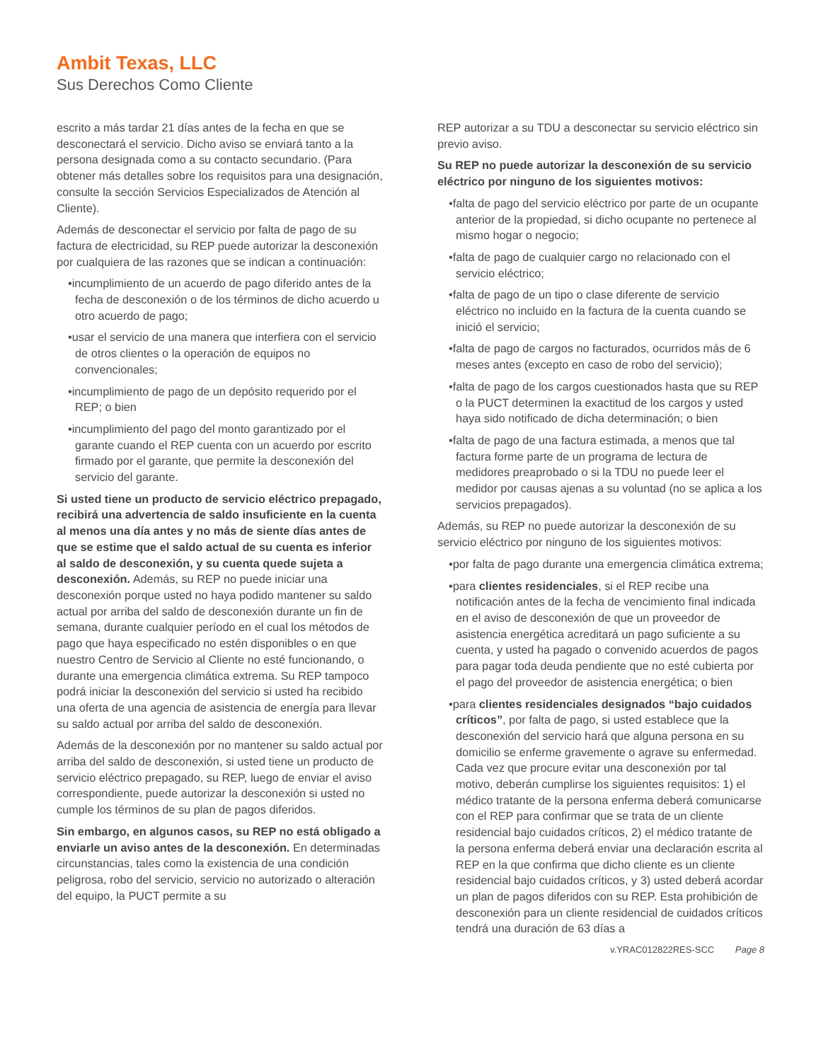Ambit Texas, LLC
Sus Derechos Como Cliente
escrito a más tardar 21 días antes de la fecha en que se desconectará el servicio. Dicho aviso se enviará tanto a la persona designada como a su contacto secundario. (Para obtener más detalles sobre los requisitos para una designación, consulte la sección Servicios Especializados de Atención al Cliente).
Además de desconectar el servicio por falta de pago de su factura de electricidad, su REP puede autorizar la desconexión por cualquiera de las razones que se indican a continuación:
•incumplimiento de un acuerdo de pago diferido antes de la fecha de desconexión o de los términos de dicho acuerdo u otro acuerdo de pago;
•usar el servicio de una manera que interfiera con el servicio de otros clientes o la operación de equipos no convencionales;
•incumplimiento de pago de un depósito requerido por el REP; o bien
•incumplimiento del pago del monto garantizado por el garante cuando el REP cuenta con un acuerdo por escrito firmado por el garante, que permite la desconexión del servicio del garante.
Si usted tiene un producto de servicio eléctrico prepagado, recibirá una advertencia de saldo insuficiente en la cuenta al menos una día antes y no más de siente días antes de que se estime que el saldo actual de su cuenta es inferior al saldo de desconexión, y su cuenta quede sujeta a desconexión. Además, su REP no puede iniciar una desconexión porque usted no haya podido mantener su saldo actual por arriba del saldo de desconexión durante un fin de semana, durante cualquier período en el cual los métodos de pago que haya especificado no estén disponibles o en que nuestro Centro de Servicio al Cliente no esté funcionando, o durante una emergencia climática extrema. Su REP tampoco podrá iniciar la desconexión del servicio si usted ha recibido una oferta de una agencia de asistencia de energía para llevar su saldo actual por arriba del saldo de desconexión.
Además de la desconexión por no mantener su saldo actual por arriba del saldo de desconexión, si usted tiene un producto de servicio eléctrico prepagado, su REP, luego de enviar el aviso correspondiente, puede autorizar la desconexión si usted no cumple los términos de su plan de pagos diferidos.
Sin embargo, en algunos casos, su REP no está obligado a enviarle un aviso antes de la desconexión. En determinadas circunstancias, tales como la existencia de una condición peligrosa, robo del servicio, servicio no autorizado o alteración del equipo, la PUCT permite a su
REP autorizar a su TDU a desconectar su servicio eléctrico sin previo aviso.
Su REP no puede autorizar la desconexión de su servicio eléctrico por ninguno de los siguientes motivos:
•falta de pago del servicio eléctrico por parte de un ocupante anterior de la propiedad, si dicho ocupante no pertenece al mismo hogar o negocio;
•falta de pago de cualquier cargo no relacionado con el servicio eléctrico;
•falta de pago de un tipo o clase diferente de servicio eléctrico no incluido en la factura de la cuenta cuando se inició el servicio;
•falta de pago de cargos no facturados, ocurridos más de 6 meses antes (excepto en caso de robo del servicio);
•falta de pago de los cargos cuestionados hasta que su REP o la PUCT determinen la exactitud de los cargos y usted haya sido notificado de dicha determinación; o bien
•falta de pago de una factura estimada, a menos que tal factura forme parte de un programa de lectura de medidores preaprobado o si la TDU no puede leer el medidor por causas ajenas a su voluntad (no se aplica a los servicios prepagados).
Además, su REP no puede autorizar la desconexión de su servicio eléctrico por ninguno de los siguientes motivos:
•por falta de pago durante una emergencia climática extrema;
•para clientes residenciales, si el REP recibe una notificación antes de la fecha de vencimiento final indicada en el aviso de desconexión de que un proveedor de asistencia energética acreditará un pago suficiente a su cuenta, y usted ha pagado o convenido acuerdos de pagos para pagar toda deuda pendiente que no esté cubierta por el pago del proveedor de asistencia energética; o bien
•para clientes residenciales designados “bajo cuidados críticos”, por falta de pago, si usted establece que la desconexión del servicio hará que alguna persona en su domicilio se enferme gravemente o agrave su enfermedad. Cada vez que procure evitar una desconexión por tal motivo, deberán cumplirse los siguientes requisitos: 1) el médico tratante de la persona enferma deberá comunicarse con el REP para confirmar que se trata de un cliente residencial bajo cuidados críticos, 2) el médico tratante de la persona enferma deberá enviar una declaración escrita al REP en la que confirma que dicho cliente es un cliente residencial bajo cuidados críticos, y 3) usted deberá acordar un plan de pagos diferidos con su REP. Esta prohibición de desconexión para un cliente residencial de cuidados críticos tendrá una duración de 63 días a
v.YRAC012822RES-SCC Page 8